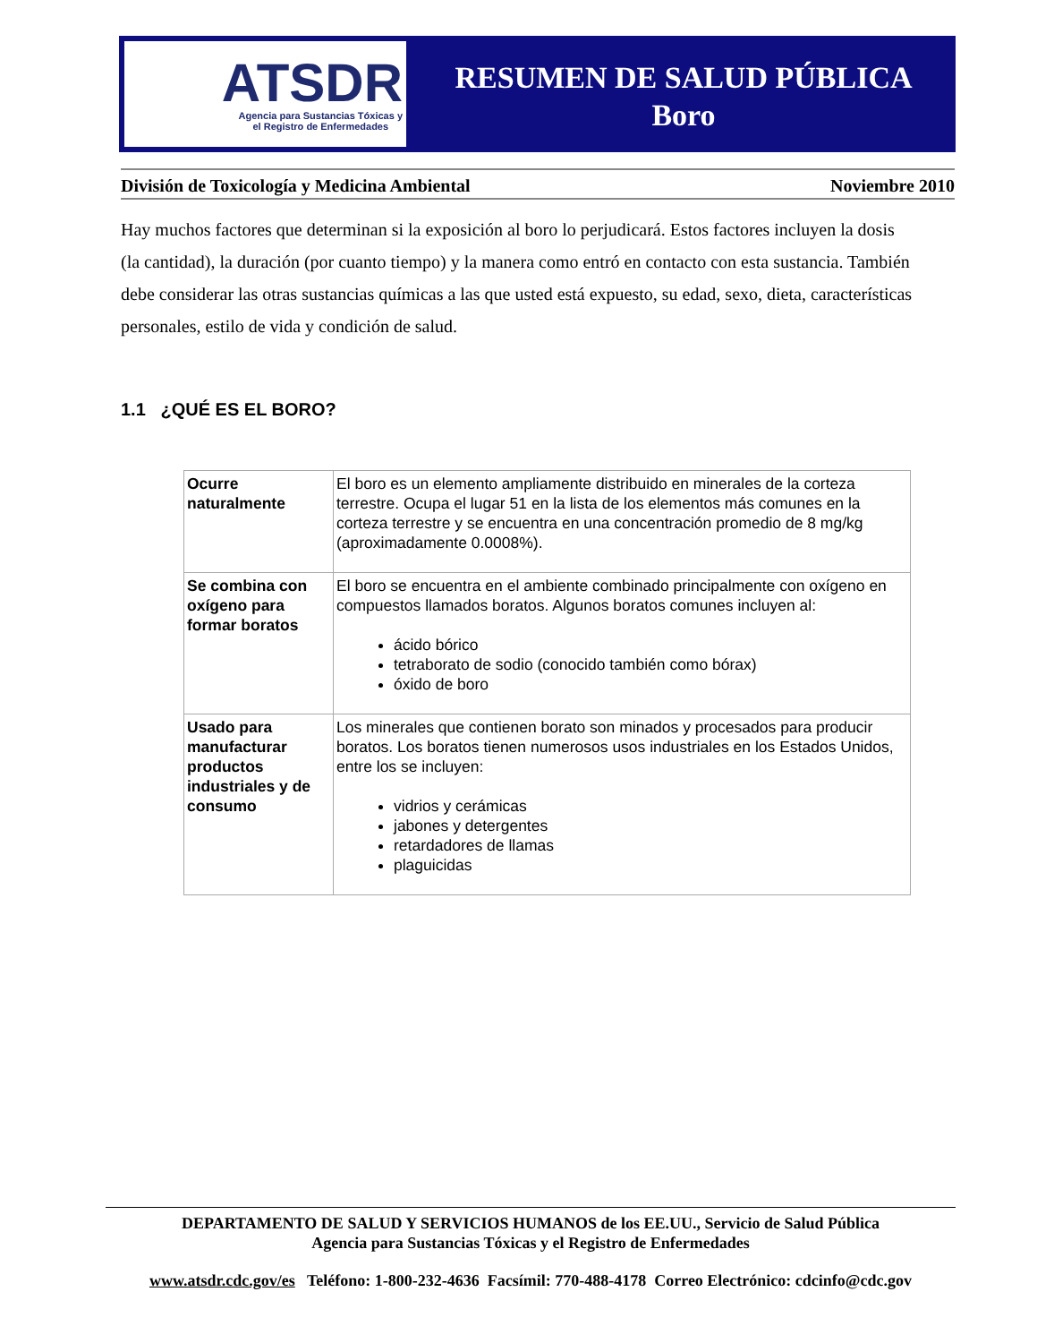ATSDR
Agencia para Sustancias Tóxicas y
el Registro de Enfermedades
RESUMEN DE SALUD PÚBLICA
Boro
División de Toxicología y Medicina Ambiental Noviembre 2010
Hay muchos factores que determinan si la exposición al boro lo perjudicará. Estos factores incluyen la dosis (la cantidad), la duración (por cuanto tiempo) y la manera como entró en contacto con esta sustancia. También debe considerar las otras sustancias químicas a las que usted está expuesto, su edad, sexo, dieta, características personales, estilo de vida y condición de salud.
1.1 ¿QUÉ ES EL BORO?
| Ocurre naturalmente | El boro es un elemento ampliamente distribuido en minerales de la corteza terrestre. Ocupa el lugar 51 en la lista de los elementos más comunes en la corteza terrestre y se encuentra en una concentración promedio de 8 mg/kg (aproximadamente 0.0008%). |
| Se combina con oxígeno para formar boratos | El boro se encuentra en el ambiente combinado principalmente con oxígeno en compuestos llamados boratos. Algunos boratos comunes incluyen al: ácido bórico tetraborato de sodio (conocido también como bórax) óxido de boro |
| Usado para manufacturar productos industriales y de consumo | Los minerales que contienen borato son minados y procesados para producir boratos. Los boratos tienen numerosos usos industriales en los Estados Unidos, entre los se incluyen: vidrios y cerámicas jabones y detergentes retardadores de llamas plaguicidas |
DEPARTAMENTO DE SALUD Y SERVICIOS HUMANOS de los EE.UU., Servicio de Salud Pública
Agencia para Sustancias Tóxicas y el Registro de Enfermedades
www.atsdr.cdc.gov/es Teléfono: 1-800-232-4636 Facsímil: 770-488-4178 Correo Electrónico: cdcinfo@cdc.gov